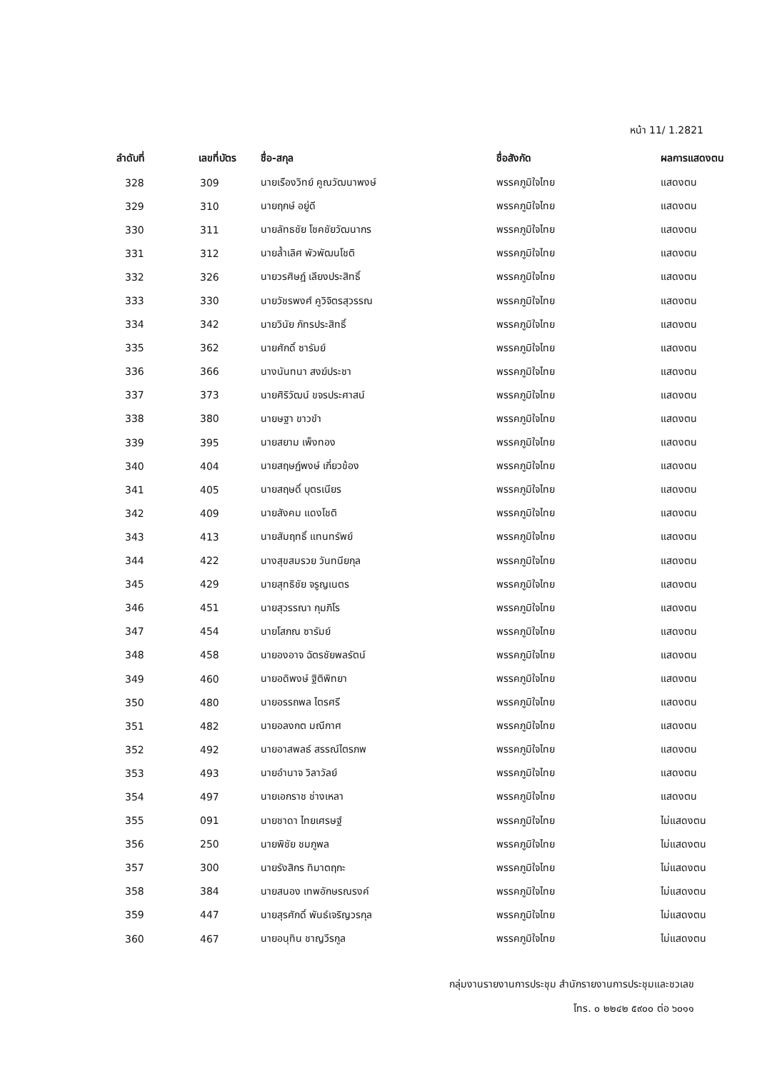หน้า 11/ 1.2821
| ลำดับที่ | เลขที่บัตร | ชื่อ-สกุล | ชื่อสังกัด | ผลการแสดงตน |
| --- | --- | --- | --- | --- |
| 328 | 309 | นายเรืองวิทย์ คูณวัฒนาพงษ์ | พรรคภูมิใจไทย | แสดงตน |
| 329 | 310 | นายฤกษ์ อยู่ดี | พรรคภูมิใจไทย | แสดงตน |
| 330 | 311 | นายลัทธชัย โชคชัยวัฒนากร | พรรคภูมิใจไทย | แสดงตน |
| 331 | 312 | นายล้ำเลิศ พัวพัฒนโชติ | พรรคภูมิใจไทย | แสดงตน |
| 332 | 326 | นายวรศิษฎ์ เลียงประสิทธิ์ | พรรคภูมิใจไทย | แสดงตน |
| 333 | 330 | นายวัชรพงศ์ คูวิจิตรสุวรรณ | พรรคภูมิใจไทย | แสดงตน |
| 334 | 342 | นายวินัย ภัทรประสิทธิ์ | พรรคภูมิใจไทย | แสดงตน |
| 335 | 362 | นายศักดิ์ ซารัมย์ | พรรคภูมิใจไทย | แสดงตน |
| 336 | 366 | นางนันทนา สงฆ์ประชา | พรรคภูมิใจไทย | แสดงตน |
| 337 | 373 | นายศิริวัฒน์ ขจรประศาสน์ | พรรคภูมิใจไทย | แสดงตน |
| 338 | 380 | นายษฐา ขาวขำ | พรรคภูมิใจไทย | แสดงตน |
| 339 | 395 | นายสยาม เพ็งทอง | พรรคภูมิใจไทย | แสดงตน |
| 340 | 404 | นายสฤษฏ์พงษ์ เกี่ยวข้อง | พรรคภูมิใจไทย | แสดงตน |
| 341 | 405 | นายสฤษดิ์ บุตรเนียร | พรรคภูมิใจไทย | แสดงตน |
| 342 | 409 | นายสังคม แดงโชติ | พรรคภูมิใจไทย | แสดงตน |
| 343 | 413 | นายสัมฤทธิ์ แทนทรัพย์ | พรรคภูมิใจไทย | แสดงตน |
| 344 | 422 | นางสุขสมรวย วันทนียกุล | พรรคภูมิใจไทย | แสดงตน |
| 345 | 429 | นายสุทธิชัย จรูญเนตร | พรรคภูมิใจไทย | แสดงตน |
| 346 | 451 | นายสุวรรณา กุมภิโร | พรรคภูมิใจไทย | แสดงตน |
| 347 | 454 | นายโสภณ ซารัมย์ | พรรคภูมิใจไทย | แสดงตน |
| 348 | 458 | นายองอาจ ฉัตรชัยพลรัตน์ | พรรคภูมิใจไทย | แสดงตน |
| 349 | 460 | นายอดิพงษ์ ฐิติพิทยา | พรรคภูมิใจไทย | แสดงตน |
| 350 | 480 | นายอรรถพล ไตรศรี | พรรคภูมิใจไทย | แสดงตน |
| 351 | 482 | นายอลงกต มณีกาศ | พรรคภูมิใจไทย | แสดงตน |
| 352 | 492 | นายอาสพลธ์ สรรณ์ไตรภพ | พรรคภูมิใจไทย | แสดงตน |
| 353 | 493 | นายอำนาจ วิลาวัลย์ | พรรคภูมิใจไทย | แสดงตน |
| 354 | 497 | นายเอกราช ช่างเหลา | พรรคภูมิใจไทย | แสดงตน |
| 355 | 091 | นายชาดา ไทยเศรษฐ์ | พรรคภูมิใจไทย | ไม่แสดงตน |
| 356 | 250 | นายพิชัย ชมภูพล | พรรคภูมิใจไทย | ไม่แสดงตน |
| 357 | 300 | นายรังสิกร ทิมาตฤกะ | พรรคภูมิใจไทย | ไม่แสดงตน |
| 358 | 384 | นายสนอง เทพอักษรณรงค์ | พรรคภูมิใจไทย | ไม่แสดงตน |
| 359 | 447 | นายสุรศักดิ์ พันธ์เจริญวรกุล | พรรคภูมิใจไทย | ไม่แสดงตน |
| 360 | 467 | นายอนุทิน ชาญวีรกูล | พรรคภูมิใจไทย | ไม่แสดงตน |
กลุ่มงานรายงานการประชุม สำนักรายงานการประชุมและชวเลข
โทร. ๐ ๒๒๔๒ ๕๙๐๐ ต่อ ๖๐๑๑